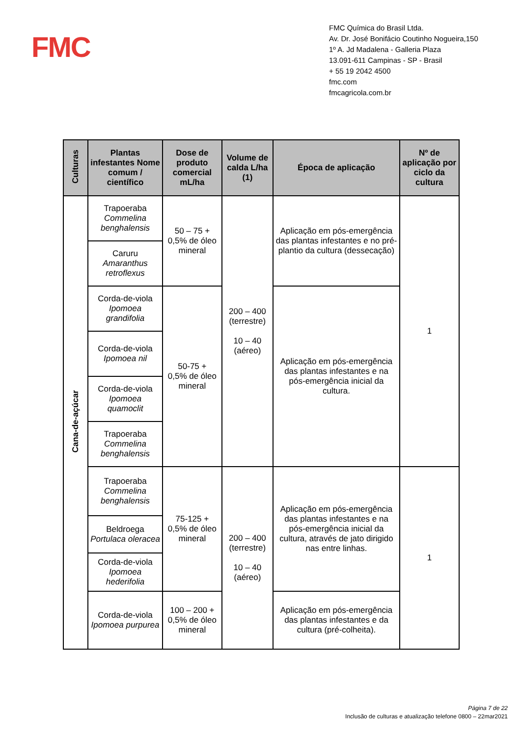FMC
FMC Química do Brasil Ltda.
Av. Dr. José Bonifácio Coutinho Nogueira,150
1º A. Jd Madalena - Galleria Plaza
13.091-611 Campinas - SP - Brasil
+ 55 19 2042 4500
fmc.com
fmcagricola.com.br
| Culturas | Plantas infestantes Nome comum / científico | Dose de produto comercial mL/ha | Volume de calda L/ha (1) | Época de aplicação | Nº de aplicação por ciclo da cultura |
| --- | --- | --- | --- | --- | --- |
| Cana-de-açúcar | Trapoeraba Commelina benghalensis | 50 – 75 + 0,5% de óleo mineral | 200 – 400 (terrestre) 10 – 40 (aéreo) | Aplicação em pós-emergência das plantas infestantes e no pré-plantio da cultura (dessecação) | 1 |
| | Caruru Amaranthus retroflexus | | | | |
| | Corda-de-viola Ipomoea grandifolia | 50-75 + 0,5% de óleo mineral | | Aplicação em pós-emergência das plantas infestantes e na pós-emergência inicial da cultura. | |
| | Corda-de-viola Ipomoea nil | | | | |
| | Corda-de-viola Ipomoea quamoclit | | | | |
| | Trapoeraba Commelina benghalensis | | | | |
| | Trapoeraba Commelina benghalensis | 75-125 + 0,5% de óleo mineral | 200 – 400 (terrestre) 10 – 40 (aéreo) | Aplicação em pós-emergência das plantas infestantes e na pós-emergência inicial da cultura, através de jato dirigido nas entre linhas. | 1 |
| | Beldroega Portulaca oleracea | | | | |
| | Corda-de-viola Ipomoea hederifolia | | | | |
| | Corda-de-viola Ipomoea purpurea | 100 – 200 + 0,5% de óleo mineral | | Aplicação em pós-emergência das plantas infestantes e da cultura (pré-colheita). | |
Página 7 de 22
Inclusão de culturas e atualização telefone 0800 – 22mar2021